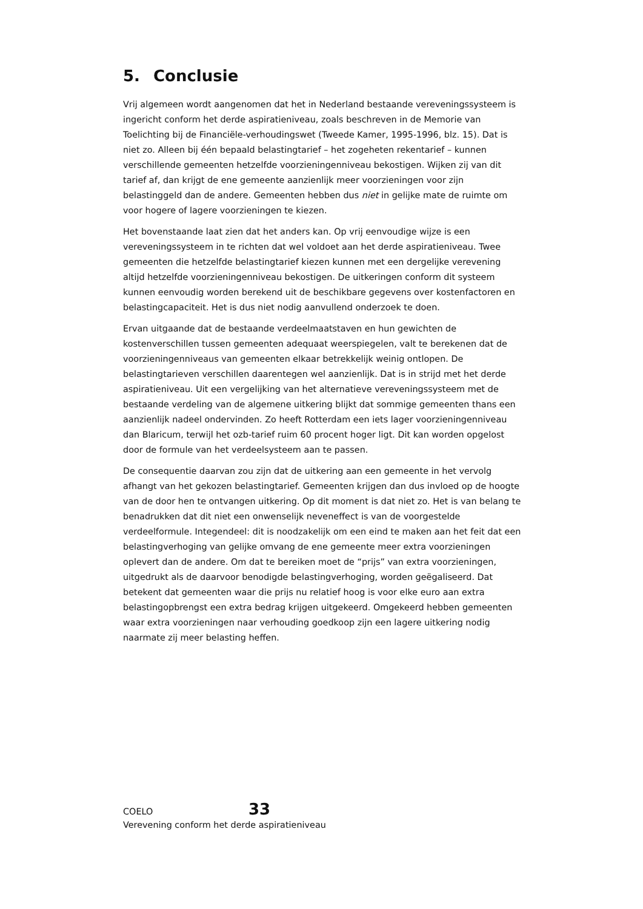5. Conclusie
Vrij algemeen wordt aangenomen dat het in Nederland bestaande vereveningssysteem is ingericht conform het derde aspiratieniveau, zoals beschreven in de Memorie van Toelichting bij de Financiële-verhoudingswet (Tweede Kamer, 1995-1996, blz. 15). Dat is niet zo. Alleen bij één bepaald belastingtarief – het zogeheten rekentarief – kunnen verschillende gemeenten hetzelfde voorzieningenniveau bekostigen. Wijken zij van dit tarief af, dan krijgt de ene gemeente aanzienlijk meer voorzieningen voor zijn belastinggeld dan de andere. Gemeenten hebben dus niet in gelijke mate de ruimte om voor hogere of lagere voorzieningen te kiezen.
Het bovenstaande laat zien dat het anders kan. Op vrij eenvoudige wijze is een vereveningssysteem in te richten dat wel voldoet aan het derde aspiratieniveau. Twee gemeenten die hetzelfde belastingtarief kiezen kunnen met een dergelijke verevening altijd hetzelfde voorzieningenniveau bekostigen. De uitkeringen conform dit systeem kunnen eenvoudig worden berekend uit de beschikbare gegevens over kostenfactoren en belastingcapaciteit. Het is dus niet nodig aanvullend onderzoek te doen.
Ervan uitgaande dat de bestaande verdeelmaatstaven en hun gewichten de kostenverschillen tussen gemeenten adequaat weerspiegelen, valt te berekenen dat de voorzieningenniveaus van gemeenten elkaar betrekkelijk weinig ontlopen. De belastingtarieven verschillen daarentegen wel aanzienlijk. Dat is in strijd met het derde aspiratieniveau. Uit een vergelijking van het alternatieve vereveningssysteem met de bestaande verdeling van de algemene uitkering blijkt dat sommige gemeenten thans een aanzienlijk nadeel ondervinden. Zo heeft Rotterdam een iets lager voorzieningenniveau dan Blaricum, terwijl het ozb-tarief ruim 60 procent hoger ligt. Dit kan worden opgelost door de formule van het verdeelsysteem aan te passen.
De consequentie daarvan zou zijn dat de uitkering aan een gemeente in het vervolg afhangt van het gekozen belastingtarief. Gemeenten krijgen dan dus invloed op de hoogte van de door hen te ontvangen uitkering. Op dit moment is dat niet zo. Het is van belang te benadrukken dat dit niet een onwenselijk neveneffect is van de voorgestelde verdeelformule. Integendeel: dit is noodzakelijk om een eind te maken aan het feit dat een belastingverhoging van gelijke omvang de ene gemeente meer extra voorzieningen oplevert dan de andere. Om dat te bereiken moet de “prijs” van extra voorzieningen, uitgedrukt als de daarvoor benodigde belastingverhoging, worden geëgaliseerd. Dat betekent dat gemeenten waar die prijs nu relatief hoog is voor elke euro aan extra belastingopbrengst een extra bedrag krijgen uitgekeerd. Omgekeerd hebben gemeenten waar extra voorzieningen naar verhouding goedkoop zijn een lagere uitkering nodig naarmate zij meer belasting heffen.
COELO 33
Verevening conform het derde aspiratieniveau